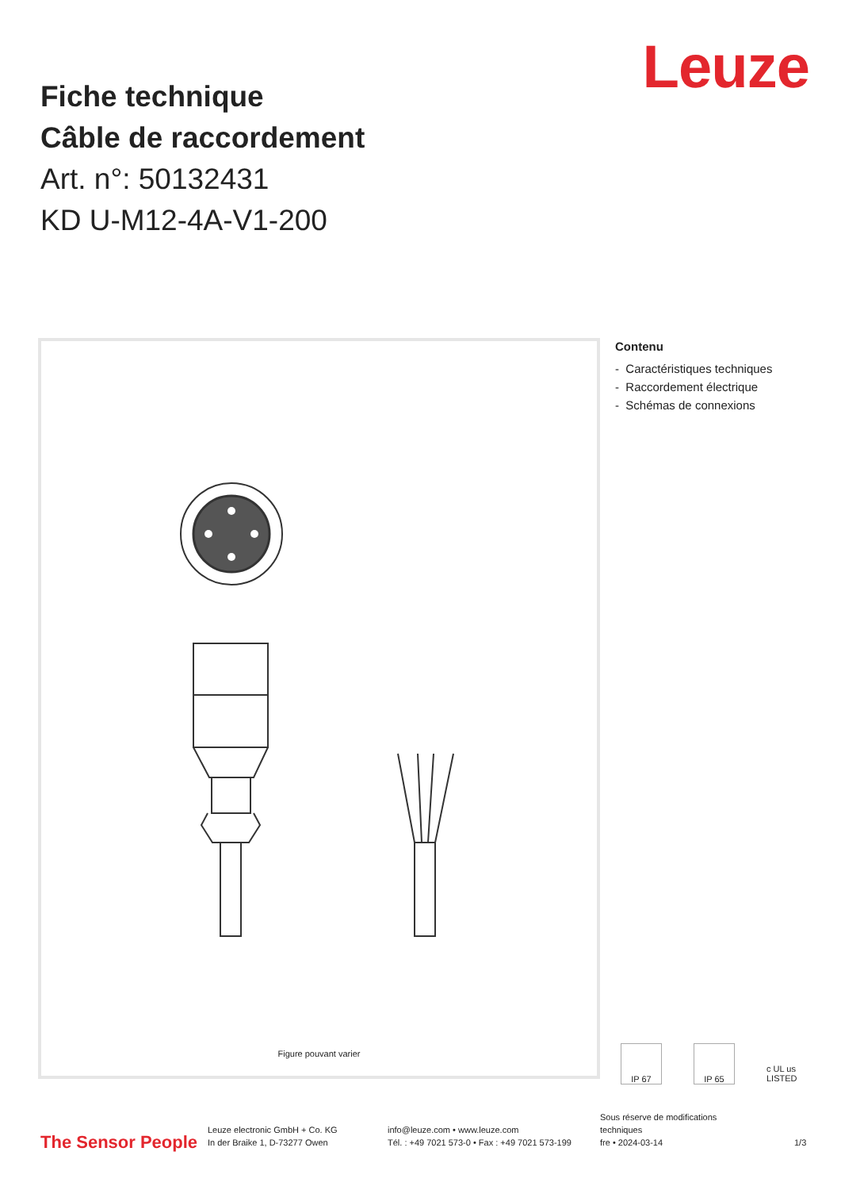Leuze
Fiche technique
Câble de raccordement
Art. n°: 50132431
KD U-M12-4A-V1-200
Figure pouvant varier
Contenu
- Caractéristiques techniques
- Raccordement électrique
- Schémas de connexions
IP 67 IP 65 c UL us LISTED
The Sensor People
Leuze electronic GmbH + Co. KG
In der Braike 1, D-73277 Owen
info@leuze.com • www.leuze.com
Tél. : +49 7021 573-0 • Fax : +49 7021 573-199
Sous réserve de modifications
techniques
fre • 2024-03-14
1/3